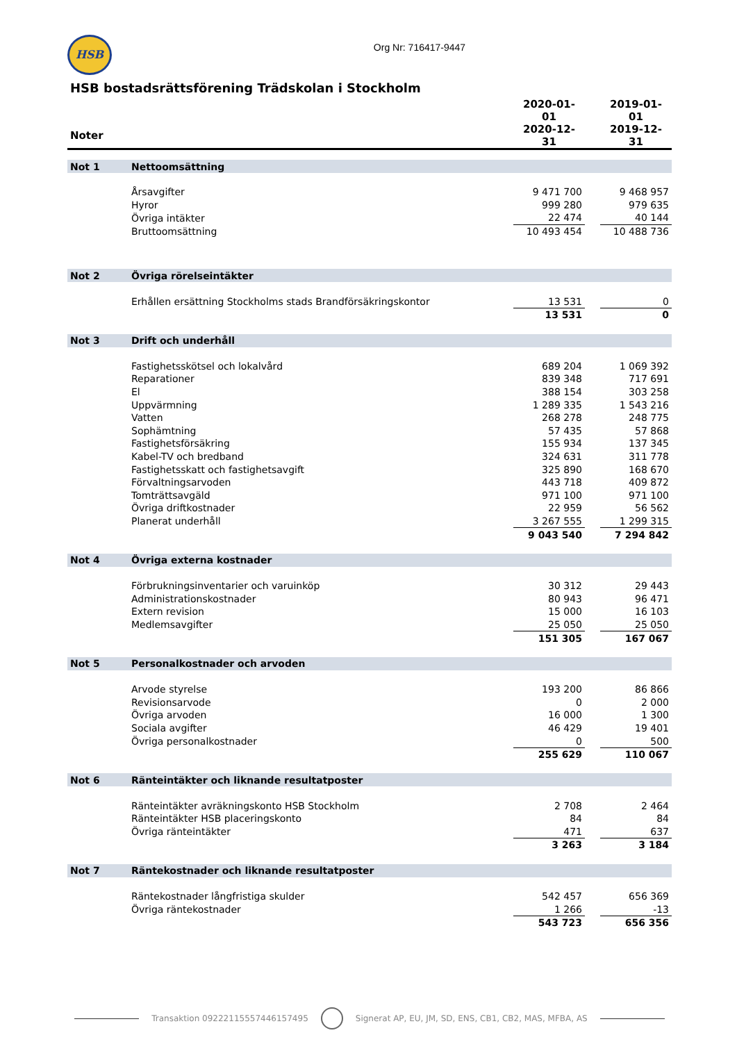HSB
Org Nr: 716417-9447
HSB bostadsrättsförening Trädskolan i Stockholm
| | | 2020-01-01 | | 2019-01-01 |
| --- | --- | --- | --- | --- |
| Noter | | 2020-12-31 | | 2019-12-31 |
| Not 1 | Nettoomsättning | | | |
| | Årsavgifter | 9 471 700 | | 9 468 957 |
| | Hyror | 999 280 | | 979 635 |
| | Övriga intäkter | 22 474 | | 40 144 |
| | Bruttoomsättning | 10 493 454 | | 10 488 736 |
| Not 2 | Övriga rörelseintäkter | | | |
| | Erhållen ersättning Stockholms stads Brandförsäkringskontor | 13 531 | | 0 |
| | | 13 531 | | 0 |
| Not 3 | Drift och underhåll | | | |
| | Fastighetsskötsel och lokalvård | 689 204 | | 1 069 392 |
| | Reparationer | 839 348 | | 717 691 |
| | El | 388 154 | | 303 258 |
| | Uppvärmning | 1 289 335 | | 1 543 216 |
| | Vatten | 268 278 | | 248 775 |
| | Sophämtning | 57 435 | | 57 868 |
| | Fastighetsförsäkring | 155 934 | | 137 345 |
| | Kabel-TV och bredband | 324 631 | | 311 778 |
| | Fastighetsskatt och fastighetsavgift | 325 890 | | 168 670 |
| | Förvaltningsarvoden | 443 718 | | 409 872 |
| | Tomträttsavgäld | 971 100 | | 971 100 |
| | Övriga driftkostnader | 22 959 | | 56 562 |
| | Planerat underhåll | 3 267 555 | | 1 299 315 |
| | | 9 043 540 | | 7 294 842 |
| Not 4 | Övriga externa kostnader | | | |
| | Förbrukningsinventarier och varuinköp | 30 312 | | 29 443 |
| | Administrationskostnader | 80 943 | | 96 471 |
| | Extern revision | 15 000 | | 16 103 |
| | Medlemsavgifter | 25 050 | | 25 050 |
| | | 151 305 | | 167 067 |
| Not 5 | Personalkostnader och arvoden | | | |
| | Arvode styrelse | 193 200 | | 86 866 |
| | Revisionsarvode | 0 | | 2 000 |
| | Övriga arvoden | 16 000 | | 1 300 |
| | Sociala avgifter | 46 429 | | 19 401 |
| | Övriga personalkostnader | 0 | | 500 |
| | | 255 629 | | 110 067 |
| Not 6 | Ränteintäkter och liknande resultatposter | | | |
| | Ränteintäkter avräkningskonto HSB Stockholm | 2 708 | | 2 464 |
| | Ränteintäkter HSB placeringskonto | 84 | | 84 |
| | Övriga ränteintäkter | 471 | | 637 |
| | | 3 263 | | 3 184 |
| Not 7 | Räntekostnader och liknande resultatposter | | | |
| | Räntekostnader långfristiga skulder | 542 457 | | 656 369 |
| | Övriga räntekostnader | 1 266 | | -13 |
| | | 543 723 | | 656 356 |
Transaktion 09222115557446157495
Signerat AP, EU, JM, SD, ENS, CB1, CB2, MAS, MFBA, AS